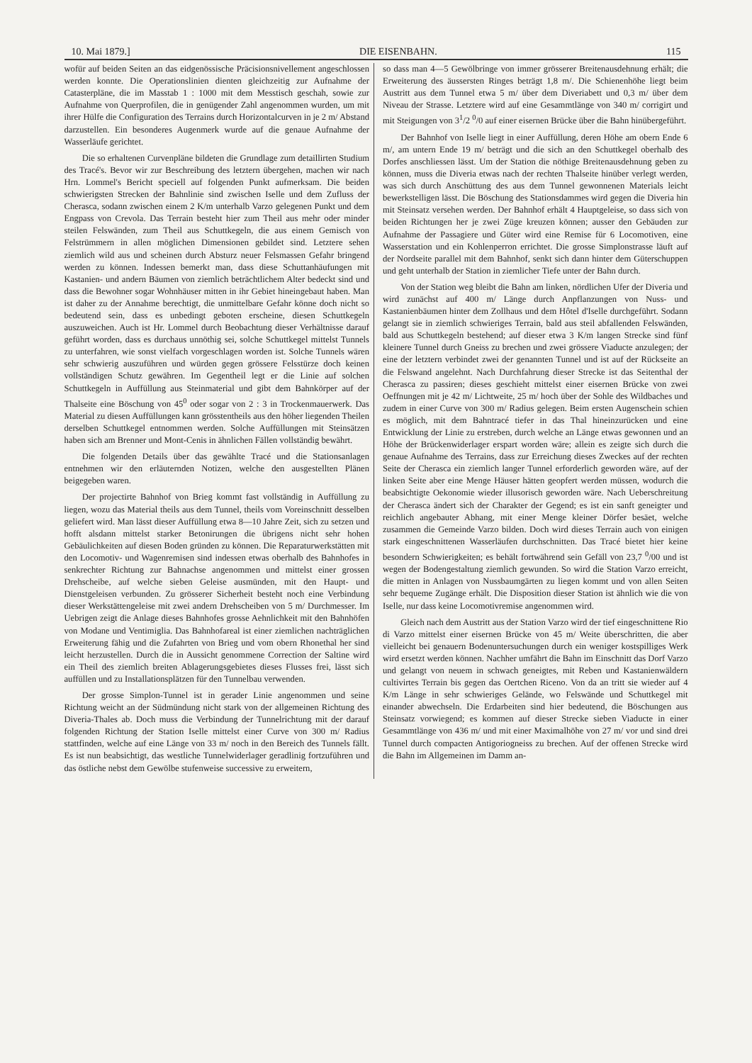10. Mai 1879.] DIE EISENBAHN. 115
wofür auf beiden Seiten an das eidgenössische Präcisionsnivellement angeschlossen werden konnte. Die Operationslinien dienten gleichzeitig zur Aufnahme der Catasterpläne, die im Masstab 1 : 1000 mit dem Messtisch geschah, sowie zur Aufnahme von Querprofilen, die in genügender Zahl angenommen wurden, um mit ihrer Hülfe die Configuration des Terrains durch Horizontalcurven in je 2 m/ Abstand darzustellen. Ein besonderes Augenmerk wurde auf die genaue Aufnahme der Wasserläufe gerichtet.
Die so erhaltenen Curvenpläne bildeten die Grundlage zum detaillirten Studium des Tracé's. Bevor wir zur Beschreibung des letztern übergehen, machen wir nach Hrn. Lommel's Bericht speciell auf folgenden Punkt aufmerksam. Die beiden schwierigsten Strecken der Bahnlinie sind zwischen Iselle und dem Zufluss der Cherasca, sodann zwischen einem 2 K/m unterhalb Varzo gelegenen Punkt und dem Engpass von Crevola. Das Terrain besteht hier zum Theil aus mehr oder minder steilen Felswänden, zum Theil aus Schuttkegeln, die aus einem Gemisch von Felstrümmern in allen möglichen Dimensionen gebildet sind. Letztere sehen ziemlich wild aus und scheinen durch Absturz neuer Felsmassen Gefahr bringend werden zu können. Indessen bemerkt man, dass diese Schuttanhäufungen mit Kastanien- und andern Bäumen von ziemlich beträchtlichem Alter bedeckt sind und dass die Bewohner sogar Wohnhäuser mitten in ihr Gebiet hineingebaut haben. Man ist daher zu der Annahme berechtigt, die unmittelbare Gefahr könne doch nicht so bedeutend sein, dass es unbedingt geboten erscheine, diesen Schuttkegeln auszuweichen. Auch ist Hr. Lommel durch Beobachtung dieser Verhältnisse darauf geführt worden, dass es durchaus unnöthig sei, solche Schuttkegel mittelst Tunnels zu unterfahren, wie sonst vielfach vorgeschlagen worden ist. Solche Tunnels wären sehr schwierig auszuführen und würden gegen grössere Felsstürze doch keinen vollständigen Schutz gewähren. Im Gegentheil legt er die Linie auf solchen Schuttkegeln in Auffüllung aus Steinmaterial und gibt dem Bahnkörper auf der Thalseite eine Böschung von 45<sup>0</sup> oder sogar von 2 : 3 in Trockenmauerwerk. Das Material zu diesen Auffüllungen kann grösstentheils aus den höher liegenden Theilen derselben Schuttkegel entnommen werden. Solche Auffüllungen mit Steinsätzen haben sich am Brenner und Mont-Cenis in ähnlichen Fällen vollständig bewährt.
Die folgenden Details über das gewählte Tracé und die Stationsanlagen entnehmen wir den erläuternden Notizen, welche den ausgestellten Plänen beigegeben waren.
Der projectirte Bahnhof von Brieg kommt fast vollständig in Auffüllung zu liegen, wozu das Material theils aus dem Tunnel, theils vom Voreinschnitt desselben geliefert wird. Man lässt dieser Auffüllung etwa 8—10 Jahre Zeit, sich zu setzen und hofft alsdann mittelst starker Betonirungen die übrigens nicht sehr hohen Gebäulichkeiten auf diesen Boden gründen zu können. Die Reparaturwerkstätten mit den Locomotiv- und Wagenremisen sind indessen etwas oberhalb des Bahnhofes in senkrechter Richtung zur Bahnachse angenommen und mittelst einer grossen Drehscheibe, auf welche sieben Geleise ausmünden, mit den Haupt- und Dienstgeleisen verbunden. Zu grösserer Sicherheit besteht noch eine Verbindung dieser Werkstättengeleise mit zwei andern Drehscheiben von 5 m/ Durchmesser. Im Uebrigen zeigt die Anlage dieses Bahnhofes grosse Aehnlichkeit mit den Bahnhöfen von Modane und Ventimiglia. Das Bahnhofareal ist einer ziemlichen nachträglichen Erweiterung fähig und die Zufahrten von Brieg und vom obern Rhonethal her sind leicht herzustellen. Durch die in Aussicht genommene Correction der Saltine wird ein Theil des ziemlich breiten Ablagerungsgebietes dieses Flusses frei, lässt sich auffüllen und zu Installationsplätzen für den Tunnelbau verwenden.
Der grosse Simplon-Tunnel ist in gerader Linie angenommen und seine Richtung weicht an der Südmündung nicht stark von der allgemeinen Richtung des Diveria-Thales ab. Doch muss die Verbindung der Tunnelrichtung mit der darauf folgenden Richtung der Station Iselle mittelst einer Curve von 300 m/ Radius stattfinden, welche auf eine Länge von 33 m/ noch in den Bereich des Tunnels fällt. Es ist nun beabsichtigt, das westliche Tunnelwiderlager geradlinig fortzuführen und das östliche nebst dem Gewölbe stufenweise successive zu erweitern,
so dass man 4—5 Gewölbringe von immer grösserer Breitenausdehnung erhält; die Erweiterung des äussersten Ringes beträgt 1,8 m/. Die Schienenhöhe liegt beim Austritt aus dem Tunnel etwa 5 m/ über dem Diveriabett und 0,3 m/ über dem Niveau der Strasse. Letztere wird auf eine Gesammtlänge von 340 m/ corrigirt und mit Steigungen von 3<sup>1</sup>/2 <sup>0</sup>/0 auf einer eisernen Brücke über die Bahn hinübergeführt.
Der Bahnhof von Iselle liegt in einer Auffüllung, deren Höhe am obern Ende 6 m/, am untern Ende 19 m/ beträgt und die sich an den Schuttkegel oberhalb des Dorfes anschliessen lässt. Um der Station die nöthige Breitenausdehnung geben zu können, muss die Diveria etwas nach der rechten Thalseite hinüber verlegt werden, was sich durch Anschüttung des aus dem Tunnel gewonnenen Materials leicht bewerkstelligen lässt. Die Böschung des Stationsdammes wird gegen die Diveria hin mit Steinsatz versehen werden. Der Bahnhof erhält 4 Hauptgeleise, so dass sich von beiden Richtungen her je zwei Züge kreuzen können; ausser den Gebäuden zur Aufnahme der Passagiere und Güter wird eine Remise für 6 Locomotiven, eine Wasserstation und ein Kohlenperron errichtet. Die grosse Simplonstrasse läuft auf der Nordseite parallel mit dem Bahnhof, senkt sich dann hinter dem Güterschuppen und geht unterhalb der Station in ziemlicher Tiefe unter der Bahn durch.
Von der Station weg bleibt die Bahn am linken, nördlichen Ufer der Diveria und wird zunächst auf 400 m/ Länge durch Anpflanzungen von Nuss- und Kastanienbäumen hinter dem Zollhaus und dem Hôtel d'Iselle durchgeführt. Sodann gelangt sie in ziemlich schwieriges Terrain, bald aus steil abfallenden Felswänden, bald aus Schuttkegeln bestehend; auf dieser etwa 3 K/m langen Strecke sind fünf kleinere Tunnel durch Gneiss zu brechen und zwei grössere Viaducte anzulegen; der eine der letztern verbindet zwei der genannten Tunnel und ist auf der Rückseite an die Felswand angelehnt. Nach Durchfahrung dieser Strecke ist das Seitenthal der Cherasca zu passiren; dieses geschieht mittelst einer eisernen Brücke von zwei Oeffnungen mit je 42 m/ Lichtweite, 25 m/ hoch über der Sohle des Wildbaches und zudem in einer Curve von 300 m/ Radius gelegen. Beim ersten Augenschein schien es möglich, mit dem Bahntracé tiefer in das Thal hineinzurücken und eine Entwicklung der Linie zu erstreben, durch welche an Länge etwas gewonnen und an Höhe der Brückenwiderlager erspart worden wäre; allein es zeigte sich durch die genaue Aufnahme des Terrains, dass zur Erreichung dieses Zweckes auf der rechten Seite der Cherasca ein ziemlich langer Tunnel erforderlich geworden wäre, auf der linken Seite aber eine Menge Häuser hätten geopfert werden müssen, wodurch die beabsichtigte Oekonomie wieder illusorisch geworden wäre. Nach Ueberschreitung der Cherasca ändert sich der Charakter der Gegend; es ist ein sanft geneigter und reichlich angebauter Abhang, mit einer Menge kleiner Dörfer besäet, welche zusammen die Gemeinde Varzo bilden. Doch wird dieses Terrain auch von einigen stark eingeschnittenen Wasserläufen durchschnitten. Das Tracé bietet hier keine besondern Schwierigkeiten; es behält fortwährend sein Gefäll von 23,7 <sup>0</sup>/00 und ist wegen der Bodengestaltung ziemlich gewunden. So wird die Station Varzo erreicht, die mitten in Anlagen von Nussbaumgärten zu liegen kommt und von allen Seiten sehr bequeme Zugänge erhält. Die Disposition dieser Station ist ähnlich wie die von Iselle, nur dass keine Locomotivremise angenommen wird.
Gleich nach dem Austritt aus der Station Varzo wird der tief eingeschnittene Rio di Varzo mittelst einer eisernen Brücke von 45 m/ Weite überschritten, die aber vielleicht bei genauern Bodenuntersuchungen durch ein weniger kostspilliges Werk wird ersetzt werden können. Nachher umfährt die Bahn im Einschnitt das Dorf Varzo und gelangt von neuem in schwach geneigtes, mit Reben und Kastanienwäldern cultivirtes Terrain bis gegen das Oertchen Riceno. Von da an tritt sie wieder auf 4 K/m Länge in sehr schwieriges Gelände, wo Felswände und Schuttkegel mit einander abwechseln. Die Erdarbeiten sind hier bedeutend, die Böschungen aus Steinsatz vorwiegend; es kommen auf dieser Strecke sieben Viaducte in einer Gesammtlänge von 436 m/ und mit einer Maximalhöhe von 27 m/ vor und sind drei Tunnel durch compacten Antigoriogneiss zu brechen. Auf der offenen Strecke wird die Bahn im Allgemeinen im Damm an-